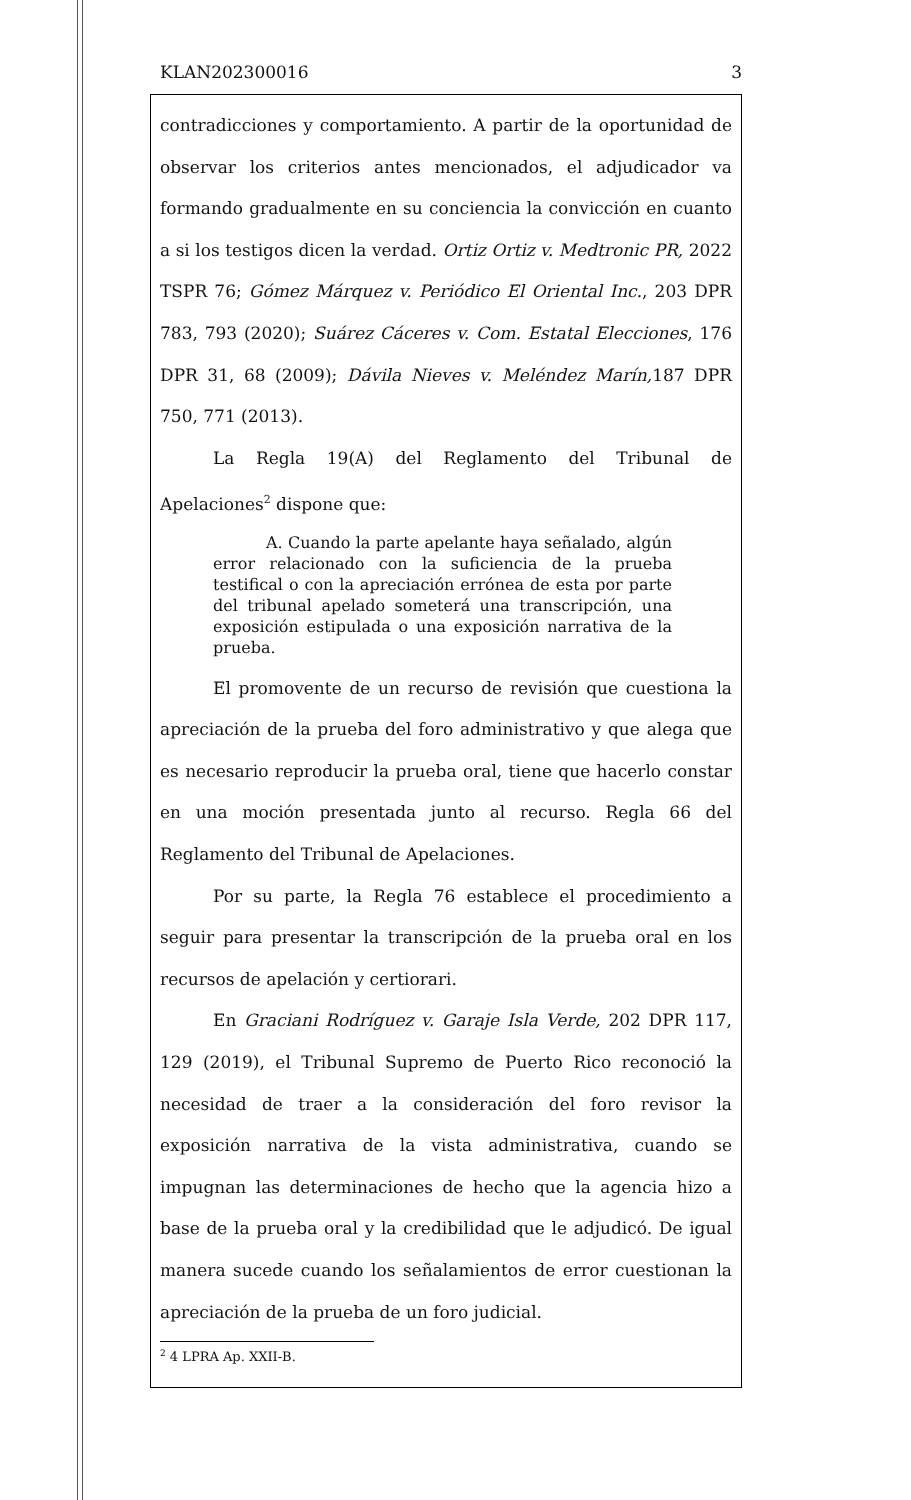KLAN202300016 3
contradicciones y comportamiento. A partir de la oportunidad de observar los criterios antes mencionados, el adjudicador va formando gradualmente en su conciencia la convicción en cuanto a si los testigos dicen la verdad. Ortiz Ortiz v. Medtronic PR, 2022 TSPR 76; Gómez Márquez v. Periódico El Oriental Inc., 203 DPR 783, 793 (2020); Suárez Cáceres v. Com. Estatal Elecciones, 176 DPR 31, 68 (2009); Dávila Nieves v. Meléndez Marín, 187 DPR 750, 771 (2013).
La Regla 19(A) del Reglamento del Tribunal de Apelaciones<sup>2</sup> dispone que:
A. Cuando la parte apelante haya señalado, algún error relacionado con la suficiencia de la prueba testifical o con la apreciación errónea de esta por parte del tribunal apelado someterá una transcripción, una exposición estipulada o una exposición narrativa de la prueba.
El promovente de un recurso de revisión que cuestiona la apreciación de la prueba del foro administrativo y que alega que es necesario reproducir la prueba oral, tiene que hacerlo constar en una moción presentada junto al recurso. Regla 66 del Reglamento del Tribunal de Apelaciones.
Por su parte, la Regla 76 establece el procedimiento a seguir para presentar la transcripción de la prueba oral en los recursos de apelación y certiorari.
En Graciani Rodríguez v. Garaje Isla Verde, 202 DPR 117, 129 (2019), el Tribunal Supremo de Puerto Rico reconoció la necesidad de traer a la consideración del foro revisor la exposición narrativa de la vista administrativa, cuando se impugnan las determinaciones de hecho que la agencia hizo a base de la prueba oral y la credibilidad que le adjudicó. De igual manera sucede cuando los señalamientos de error cuestionan la apreciación de la prueba de un foro judicial.
<sup>2</sup> 4 LPRA Ap. XXII-B.